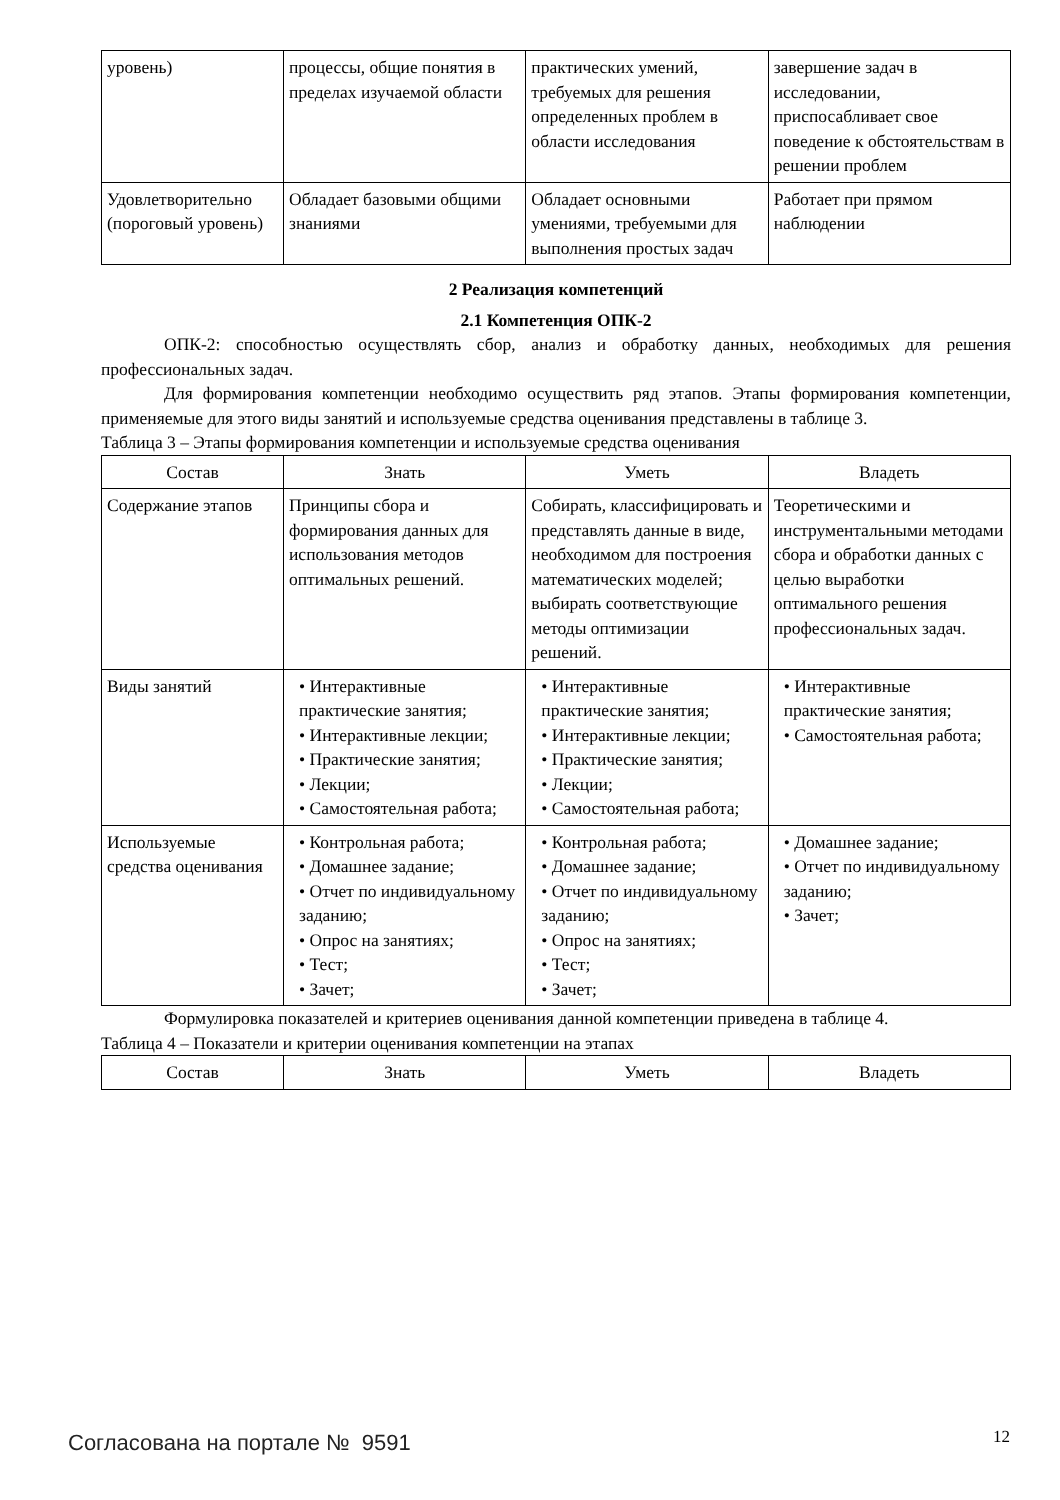| уровень) | процессы, общие понятия в пределах изучаемой области | практических умений, требуемых для решения определенных проблем в области исследования | завершение задач в исследовании, приспосабливает свое поведение к обстоятельствам в решении проблем |
| Удовлетворительно (пороговый уровень) | Обладает базовыми общими знаниями | Обладает основными умениями, требуемыми для выполнения простых задач | Работает при прямом наблюдении |
2 Реализация компетенций
2.1 Компетенция ОПК-2
ОПК-2: способностью осуществлять сбор, анализ и обработку данных, необходимых для решения профессиональных задач.
Для формирования компетенции необходимо осуществить ряд этапов. Этапы формирования компетенции, применяемые для этого виды занятий и используемые средства оценивания представлены в таблице 3.
Таблица 3 – Этапы формирования компетенции и используемые средства оценивания
| Состав | Знать | Уметь | Владеть |
| --- | --- | --- | --- |
| Содержание этапов | Принципы сбора и формирования данных для использования методов оптимальных решений. | Собирать, классифицировать и представлять данные в виде, необходимом для построения математических моделей; выбирать соответствующие методы оптимизации решений. | Теоретическими и инструментальными методами сбора и обработки данных с целью выработки оптимального решения профессиональных задач. |
| Виды занятий | • Интерактивные практические занятия; • Интерактивные лекции; • Практические занятия; • Лекции; • Самостоятельная работа; | • Интерактивные практические занятия; • Интерактивные лекции; • Практические занятия; • Лекции; • Самостоятельная работа; | • Интерактивные практические занятия; • Самостоятельная работа; |
| Используемые средства оценивания | • Контрольная работа; • Домашнее задание; • Отчет по индивидуальному заданию; • Опрос на занятиях; • Тест; • Зачет; | • Контрольная работа; • Домашнее задание; • Отчет по индивидуальному заданию; • Опрос на занятиях; • Тест; • Зачет; | • Домашнее задание; • Отчет по индивидуальному заданию; • Зачет; |
Формулировка показателей и критериев оценивания данной компетенции приведена в таблице 4.
Таблица 4 – Показатели и критерии оценивания компетенции на этапах
| Состав | Знать | Уметь | Владеть |
| --- | --- | --- | --- |
Согласована на портале № 9591 12